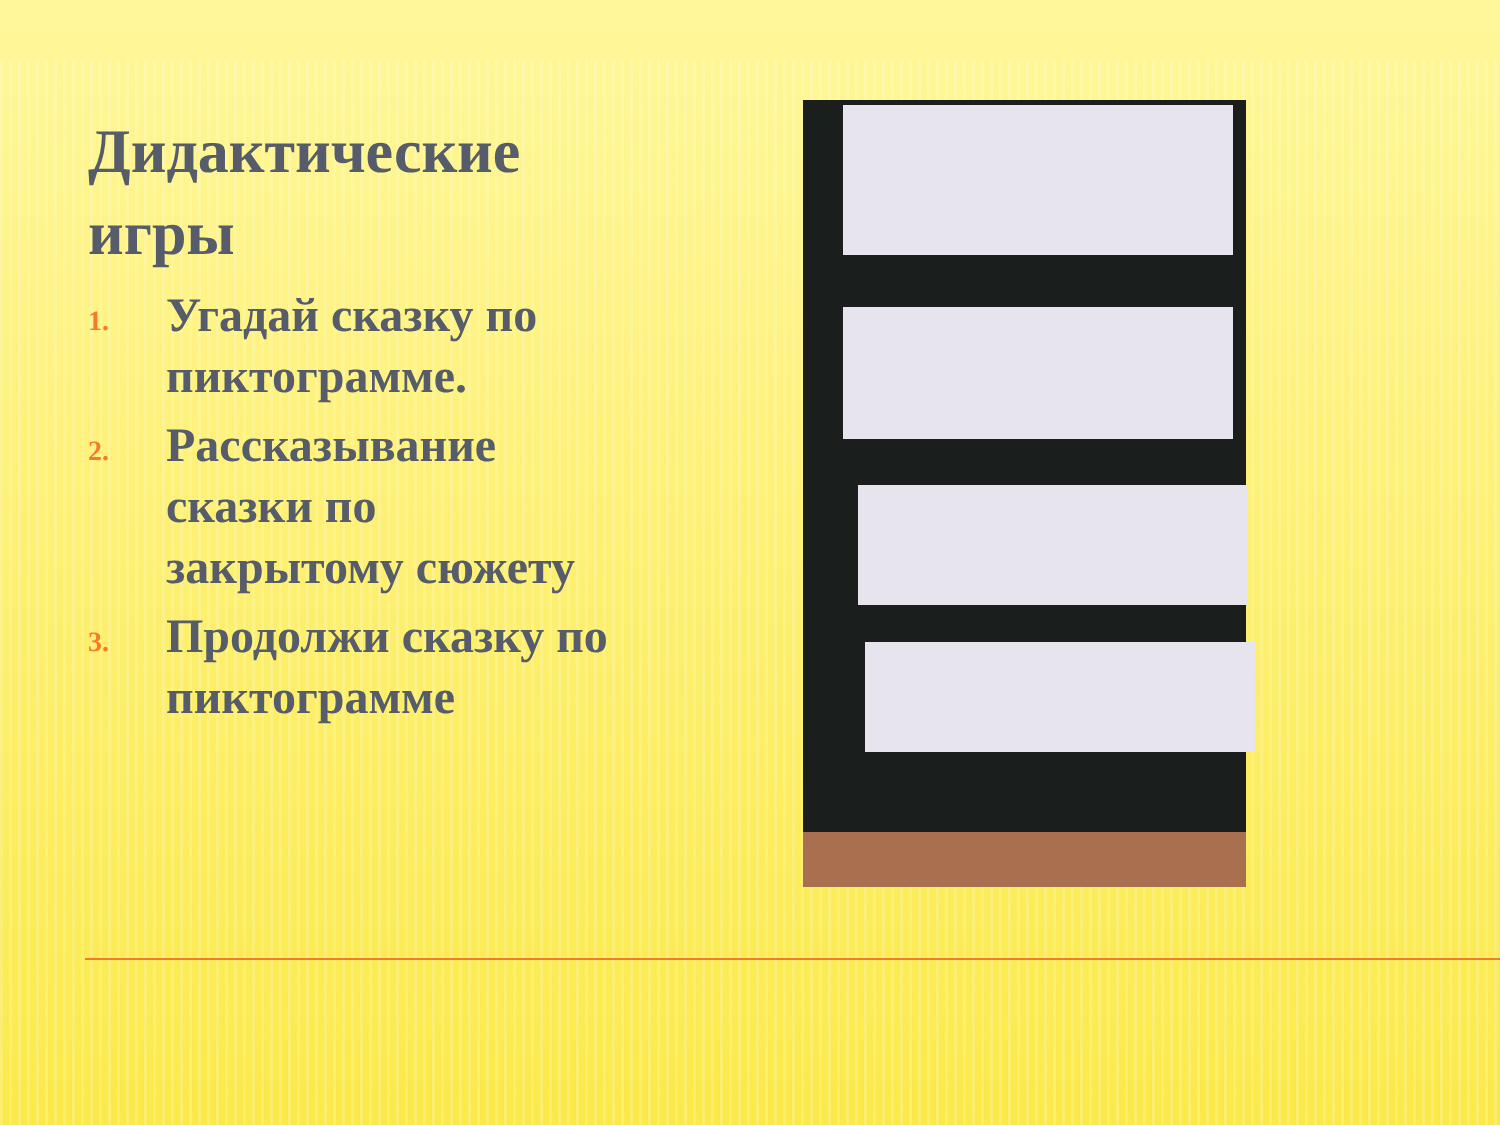Дидактические игры
1. Угадай сказку по пиктограмме.
2. Рассказывание сказки по закрытому сюжету
3. Продолжи сказку по пиктограмме